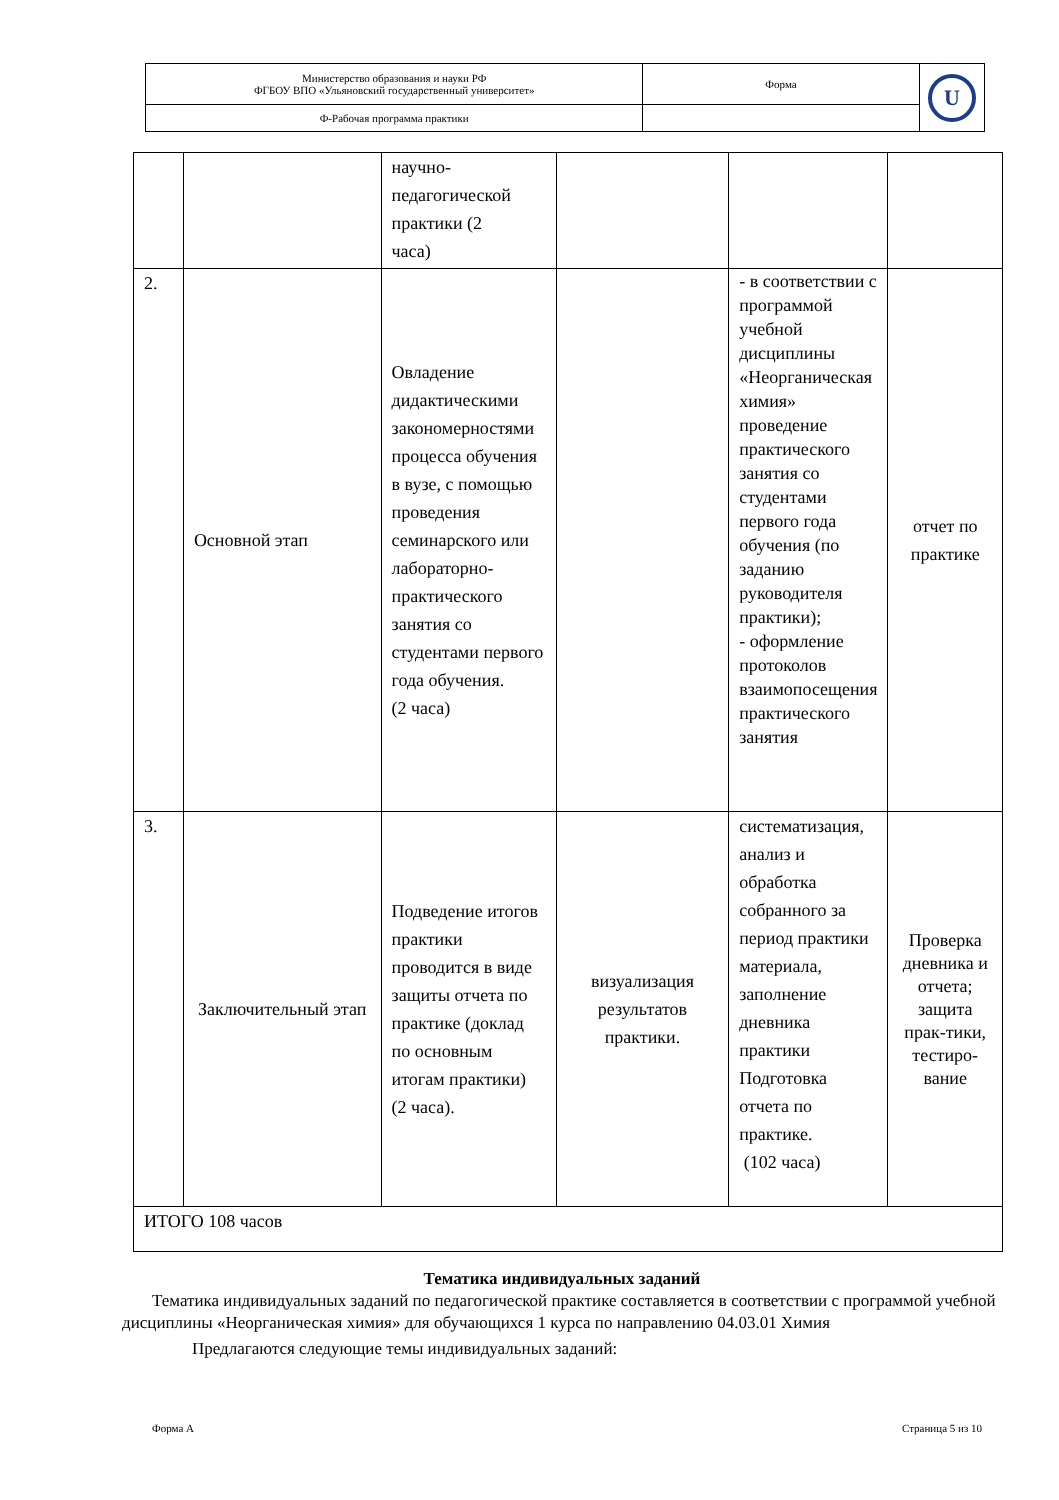| Министерство образования и науки РФ ФГБОУ ВПО «Ульяновский государственный университет» | Форма | U |
| Ф-Рабочая программа практики | | |
| | | научно- педагогической практики (2 часа) | | | |
| 2. | Основной этап | Овладение дидактическими закономерностями процесса обучения в вузе, с помощью проведения семинарского или лабораторно-практического занятия со студентами первого года обучения. (2 часа) | | - в соответствии с программой учебной дисциплины «Неорганическая химия» проведение практического занятия со студентами первого года обучения (по заданию руководителя практики); - оформление протоколов взаимопосещения практического занятия | отчет по практике |
| 3. | Заключительный этап | Подведение итогов практики проводится в виде защиты отчета по практике (доклад по основным итогам практики) (2 часа). | визуализация результатов практики. | систематизация, анализ и обработка собранного за период практики материала, заполнение дневника практики Подготовка отчета по практике. (102 часа) | Проверка дневника и отчета; защита прак-тики, тестиро-вание |
| ИТОГО 108 часов | | | | | |
Тематика индивидуальных заданий
Тематика индивидуальных заданий по педагогической практике составляется в соответствии с программой учебной дисциплины «Неорганическая химия» для обучающихся 1 курса по направлению 04.03.01 Химия
Предлагаются следующие темы индивидуальных заданий:
Форма А Страница 5 из 10